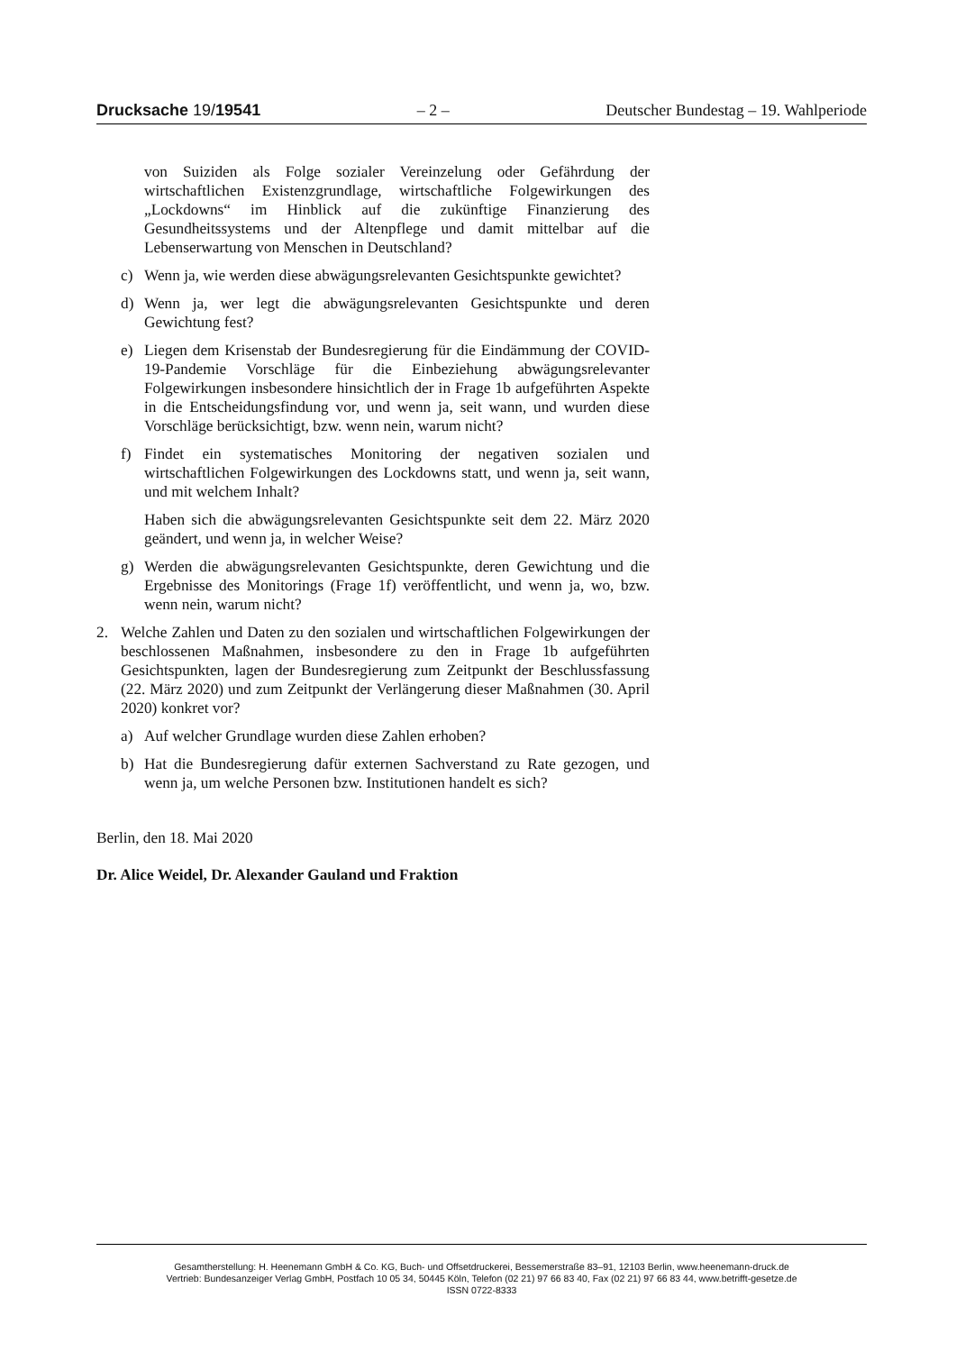Drucksache 19/19541 – 2 – Deutscher Bundestag – 19. Wahlperiode
von Suiziden als Folge sozialer Vereinzelung oder Gefährdung der wirtschaftlichen Existenzgrundlage, wirtschaftliche Folgewirkungen des „Lockdowns“ im Hinblick auf die zukünftige Finanzierung des Gesundheitssystems und der Altenpflege und damit mittelbar auf die Lebenserwartung von Menschen in Deutschland?
c) Wenn ja, wie werden diese abwägungsrelevanten Gesichtspunkte gewichtet?
d) Wenn ja, wer legt die abwägungsrelevanten Gesichtspunkte und deren Gewichtung fest?
e) Liegen dem Krisenstab der Bundesregierung für die Eindämmung der COVID-19-Pandemie Vorschläge für die Einbeziehung abwägungsrelevanter Folgewirkungen insbesondere hinsichtlich der in Frage 1b aufgeführten Aspekte in die Entscheidungsfindung vor, und wenn ja, seit wann, und wurden diese Vorschläge berücksichtigt, bzw. wenn nein, warum nicht?
f) Findet ein systematisches Monitoring der negativen sozialen und wirtschaftlichen Folgewirkungen des Lockdowns statt, und wenn ja, seit wann, und mit welchem Inhalt?
Haben sich die abwägungsrelevanten Gesichtspunkte seit dem 22. März 2020 geändert, und wenn ja, in welcher Weise?
g) Werden die abwägungsrelevanten Gesichtspunkte, deren Gewichtung und die Ergebnisse des Monitorings (Frage 1f) veröffentlicht, und wenn ja, wo, bzw. wenn nein, warum nicht?
2. Welche Zahlen und Daten zu den sozialen und wirtschaftlichen Folgewirkungen der beschlossenen Maßnahmen, insbesondere zu den in Frage 1b aufgeführten Gesichtspunkten, lagen der Bundesregierung zum Zeitpunkt der Beschlussfassung (22. März 2020) und zum Zeitpunkt der Verlängerung dieser Maßnahmen (30. April 2020) konkret vor?
a) Auf welcher Grundlage wurden diese Zahlen erhoben?
b) Hat die Bundesregierung dafür externen Sachverstand zu Rate gezogen, und wenn ja, um welche Personen bzw. Institutionen handelt es sich?
Berlin, den 18. Mai 2020
Dr. Alice Weidel, Dr. Alexander Gauland und Fraktion
Gesamtherstellung: H. Heenemann GmbH & Co. KG, Buch- und Offsetdruckerei, Bessemerstraße 83–91, 12103 Berlin, www.heenemann-druck.de
Vertrieb: Bundesanzeiger Verlag GmbH, Postfach 10 05 34, 50445 Köln, Telefon (02 21) 97 66 83 40, Fax (02 21) 97 66 83 44, www.betrifft-gesetze.de
ISSN 0722-8333